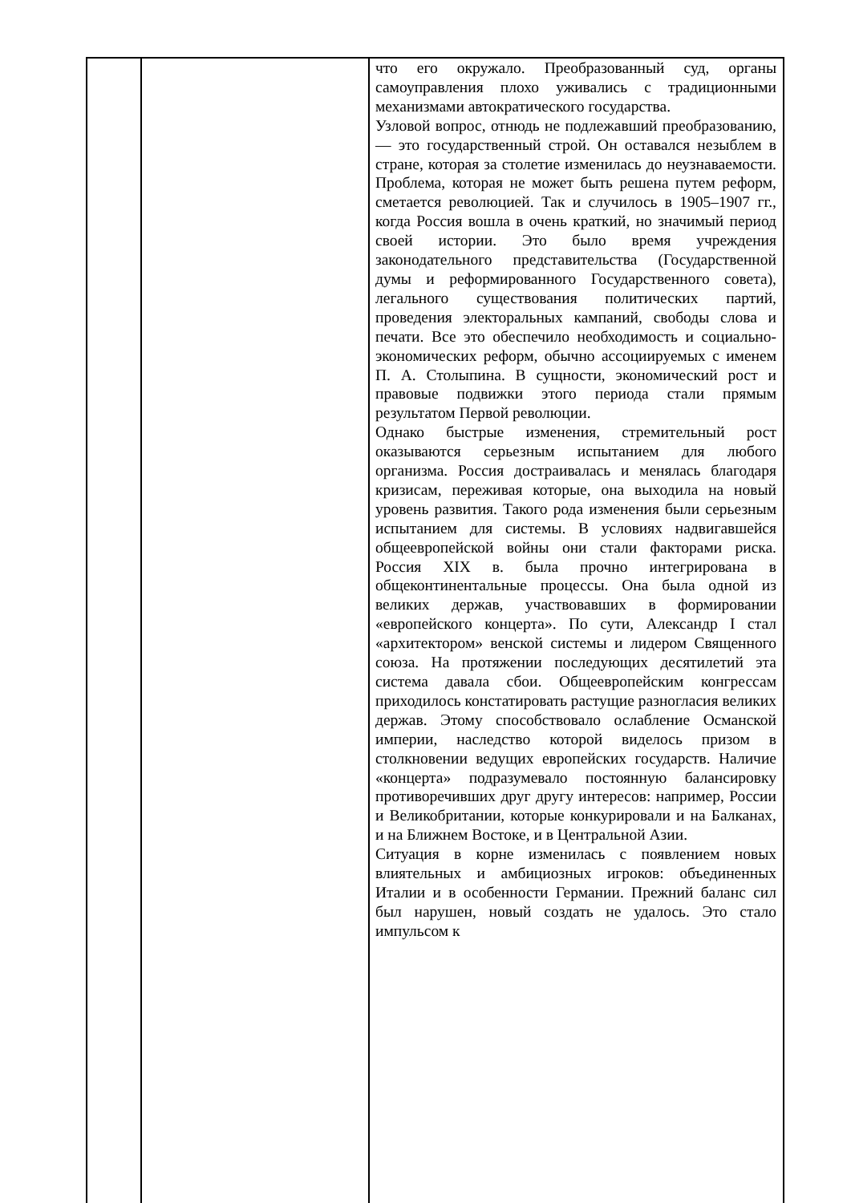| | | что его окружало. Преобразованный суд, органы самоуправления плохо уживались с традиционными механизмами автократического государства. Узловой вопрос, отнюдь не подлежавший преобразованию, — это государственный строй. Он оставался незыблем в стране, которая за столетие изменилась до неузнаваемости. Проблема, которая не может быть решена путем реформ, сметается революцией. Так и случилось в 1905–1907 гг., когда Россия вошла в очень краткий, но значимый период своей истории. Это было время учреждения законодательного представительства (Государственной думы и реформированного Государственного совета), легального существования политических партий, проведения электоральных кампаний, свободы слова и печати. Все это обеспечило необходимость и социально- экономических реформ, обычно ассоциируемых с именем П. А. Столыпина. В сущности, экономический рост и правовые подвижки этого периода стали прямым результатом Первой революции. Однако быстрые изменения, стремительный рост оказываются серьезным испытанием для любого организма. Россия достраивалась и менялась благодаря кризисам, переживая которые, она выходила на новый уровень развития. Такого рода изменения были серьезным испытанием для системы. В условиях надвигавшейся общеевропейской войны они стали факторами риска. Россия XIX в. была прочно интегрирована в общеконтинентальные процессы. Она была одной из великих держав, участвовавших в формировании «европейского концерта». По сути, Александр I стал «архитектором» венской системы и лидером Священного союза. На протяжении последующих десятилетий эта система давала сбои. Общеевропейским конгрессам приходилось констатировать растущие разногласия великих держав. Этому способствовало ослабление Османской империи, наследство которой виделось призом в столкновении ведущих европейских государств. Наличие «концерта» подразумевало постоянную балансировку противоречивших друг другу интересов: например, России и Великобритании, которые конкурировали и на Балканах, и на Ближнем Востоке, и в Центральной Азии. Ситуация в корне изменилась с появлением новых влиятельных и амбициозных игроков: объединенных Италии и в особенности Германии. Прежний баланс сил был нарушен, новый создать не удалось. Это стало импульсом к |